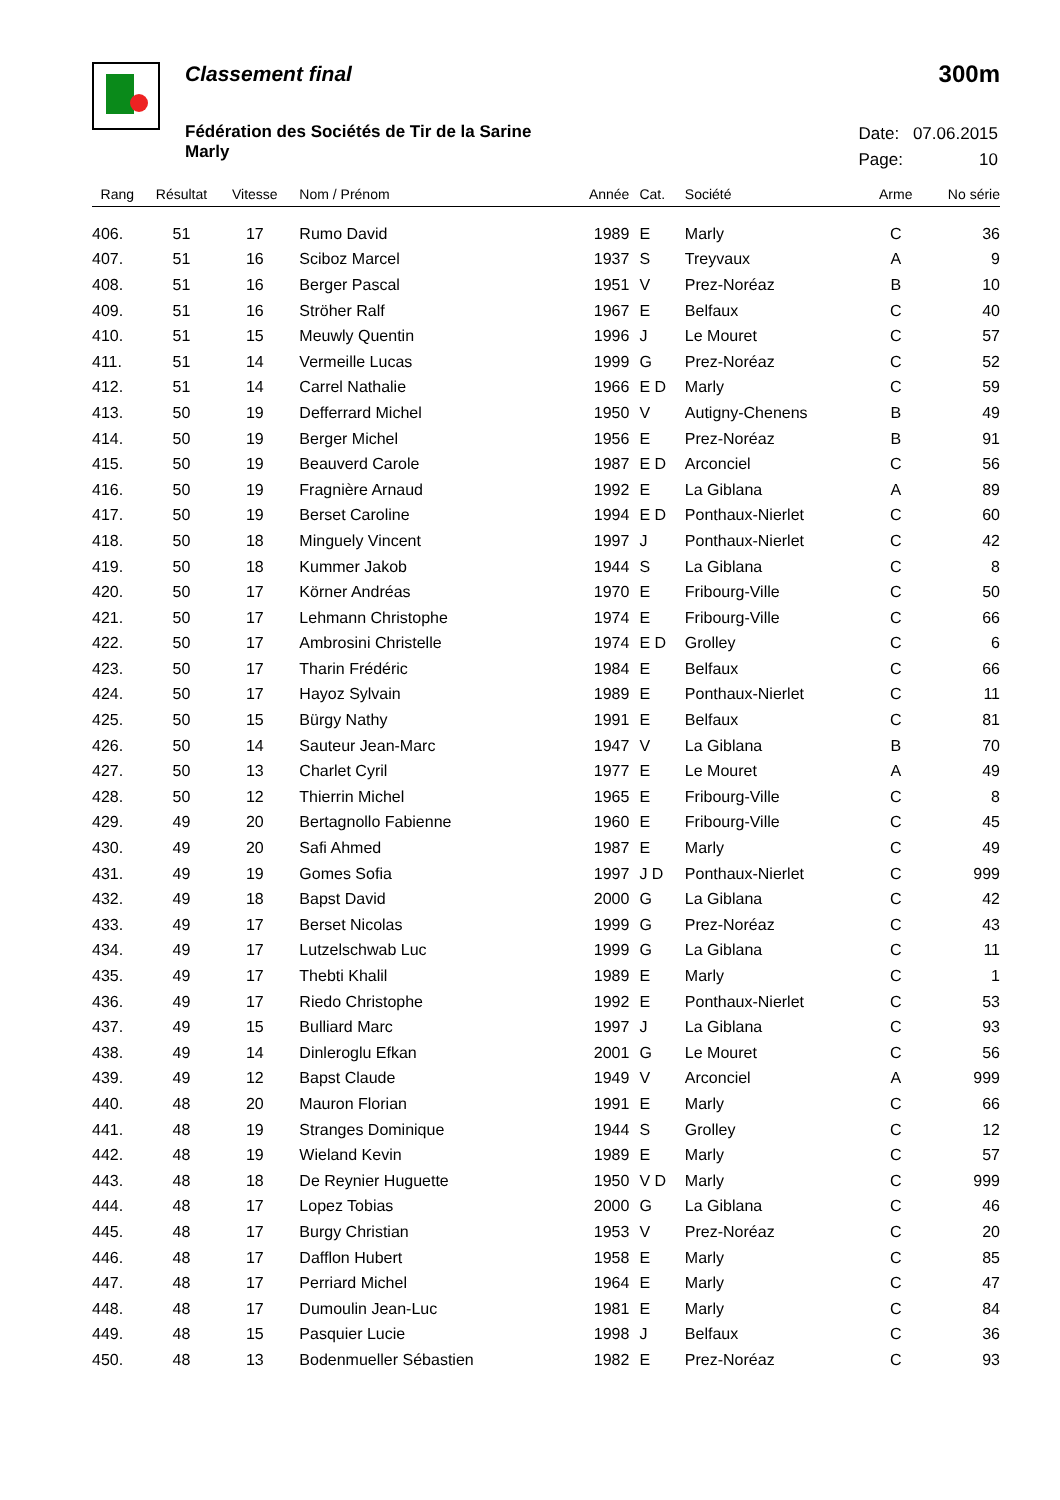Classement final 300m
Fédération des Sociétés de Tir de la Sarine
Marly
| Date: | 07.06.2015 |
| Page: | 10 |
| Rang | Résultat | Vitesse | Nom / Prénom | Année | Cat. | Société | Arme | No série |
| --- | --- | --- | --- | --- | --- | --- | --- | --- |
| 406. | 51 | 17 | Rumo David | 1989 | E | Marly | C | 36 |
| 407. | 51 | 16 | Sciboz Marcel | 1937 | S | Treyvaux | A | 9 |
| 408. | 51 | 16 | Berger Pascal | 1951 | V | Prez-Noréaz | B | 10 |
| 409. | 51 | 16 | Ströher Ralf | 1967 | E | Belfaux | C | 40 |
| 410. | 51 | 15 | Meuwly Quentin | 1996 | J | Le Mouret | C | 57 |
| 411. | 51 | 14 | Vermeille Lucas | 1999 | G | Prez-Noréaz | C | 52 |
| 412. | 51 | 14 | Carrel Nathalie | 1966 | E D | Marly | C | 59 |
| 413. | 50 | 19 | Defferrard Michel | 1950 | V | Autigny-Chenens | B | 49 |
| 414. | 50 | 19 | Berger Michel | 1956 | E | Prez-Noréaz | B | 91 |
| 415. | 50 | 19 | Beauverd Carole | 1987 | E D | Arconciel | C | 56 |
| 416. | 50 | 19 | Fragnière Arnaud | 1992 | E | La Giblana | A | 89 |
| 417. | 50 | 19 | Berset Caroline | 1994 | E D | Ponthaux-Nierlet | C | 60 |
| 418. | 50 | 18 | Minguely Vincent | 1997 | J | Ponthaux-Nierlet | C | 42 |
| 419. | 50 | 18 | Kummer Jakob | 1944 | S | La Giblana | C | 8 |
| 420. | 50 | 17 | Körner Andréas | 1970 | E | Fribourg-Ville | C | 50 |
| 421. | 50 | 17 | Lehmann Christophe | 1974 | E | Fribourg-Ville | C | 66 |
| 422. | 50 | 17 | Ambrosini Christelle | 1974 | E D | Grolley | C | 6 |
| 423. | 50 | 17 | Tharin Frédéric | 1984 | E | Belfaux | C | 66 |
| 424. | 50 | 17 | Hayoz Sylvain | 1989 | E | Ponthaux-Nierlet | C | 11 |
| 425. | 50 | 15 | Bürgy Nathy | 1991 | E | Belfaux | C | 81 |
| 426. | 50 | 14 | Sauteur Jean-Marc | 1947 | V | La Giblana | B | 70 |
| 427. | 50 | 13 | Charlet Cyril | 1977 | E | Le Mouret | A | 49 |
| 428. | 50 | 12 | Thierrin Michel | 1965 | E | Fribourg-Ville | C | 8 |
| 429. | 49 | 20 | Bertagnollo Fabienne | 1960 | E | Fribourg-Ville | C | 45 |
| 430. | 49 | 20 | Safi Ahmed | 1987 | E | Marly | C | 49 |
| 431. | 49 | 19 | Gomes Sofia | 1997 | J D | Ponthaux-Nierlet | C | 999 |
| 432. | 49 | 18 | Bapst David | 2000 | G | La Giblana | C | 42 |
| 433. | 49 | 17 | Berset Nicolas | 1999 | G | Prez-Noréaz | C | 43 |
| 434. | 49 | 17 | Lutzelschwab Luc | 1999 | G | La Giblana | C | 11 |
| 435. | 49 | 17 | Thebti Khalil | 1989 | E | Marly | C | 1 |
| 436. | 49 | 17 | Riedo Christophe | 1992 | E | Ponthaux-Nierlet | C | 53 |
| 437. | 49 | 15 | Bulliard Marc | 1997 | J | La Giblana | C | 93 |
| 438. | 49 | 14 | Dinleroglu Efkan | 2001 | G | Le Mouret | C | 56 |
| 439. | 49 | 12 | Bapst Claude | 1949 | V | Arconciel | A | 999 |
| 440. | 48 | 20 | Mauron Florian | 1991 | E | Marly | C | 66 |
| 441. | 48 | 19 | Stranges Dominique | 1944 | S | Grolley | C | 12 |
| 442. | 48 | 19 | Wieland Kevin | 1989 | E | Marly | C | 57 |
| 443. | 48 | 18 | De Reynier Huguette | 1950 | V D | Marly | C | 999 |
| 444. | 48 | 17 | Lopez Tobias | 2000 | G | La Giblana | C | 46 |
| 445. | 48 | 17 | Burgy Christian | 1953 | V | Prez-Noréaz | C | 20 |
| 446. | 48 | 17 | Dafflon Hubert | 1958 | E | Marly | C | 85 |
| 447. | 48 | 17 | Perriard Michel | 1964 | E | Marly | C | 47 |
| 448. | 48 | 17 | Dumoulin Jean-Luc | 1981 | E | Marly | C | 84 |
| 449. | 48 | 15 | Pasquier Lucie | 1998 | J | Belfaux | C | 36 |
| 450. | 48 | 13 | Bodenmueller Sébastien | 1982 | E | Prez-Noréaz | C | 93 |